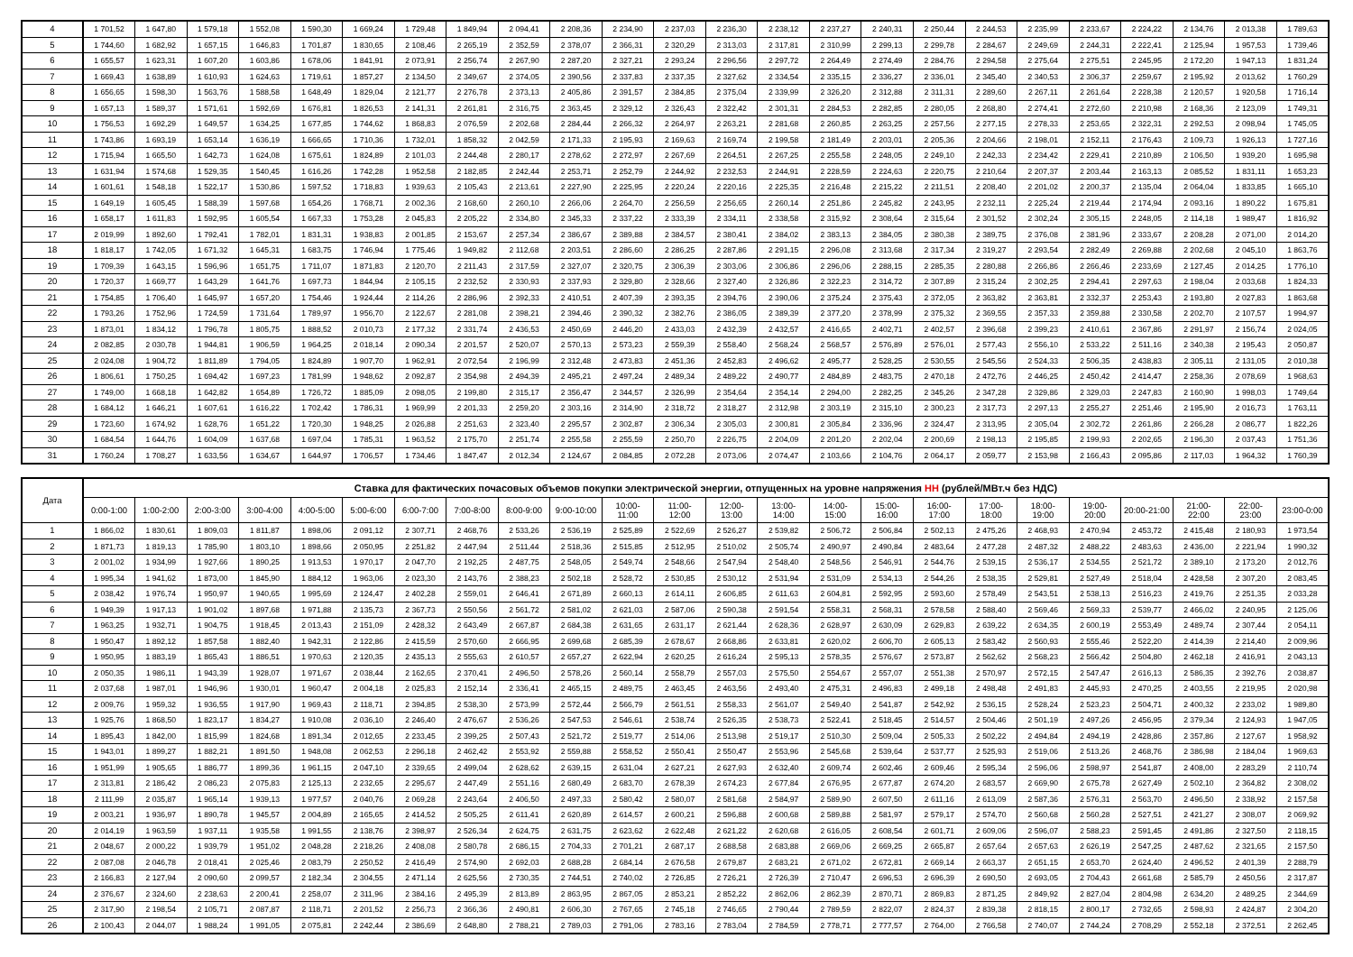| 4 | 1 701,52 | 1 647,80 | 1 579,18 | 1 552,08 | 1 590,30 | 1 669,24 | 1 729,48 | 1 849,94 | 2 094,41 | 2 208,36 | 2 234,90 | 2 237,03 | 2 236,30 | 2 238,12 | 2 237,27 | 2 240,31 | 2 250,44 | 2 244,53 | 2 235,99 | 2 233,67 | 2 224,22 | 2 134,76 | 2 013,38 | 1 789,63 |
| 5 | 1 744,60 | 1 682,92 | 1 657,15 | 1 646,83 | 1 701,87 | 1 830,65 | 2 108,46 | 2 265,19 | 2 352,59 | 2 378,07 | 2 366,31 | 2 320,29 | 2 313,03 | 2 317,81 | 2 310,99 | 2 299,13 | 2 299,78 | 2 284,67 | 2 249,69 | 2 244,31 | 2 222,41 | 2 125,94 | 1 957,53 | 1 739,46 |
| 6 | 1 655,57 | 1 623,31 | 1 607,20 | 1 603,86 | 1 678,06 | 1 841,91 | 2 073,91 | 2 256,74 | 2 267,90 | 2 287,20 | 2 327,21 | 2 293,24 | 2 296,56 | 2 297,72 | 2 264,49 | 2 274,49 | 2 284,76 | 2 294,58 | 2 275,64 | 2 275,51 | 2 245,95 | 2 172,20 | 1 947,13 | 1 831,24 |
| 7 | 1 669,43 | 1 638,89 | 1 610,93 | 1 624,63 | 1 719,61 | 1 857,27 | 2 134,50 | 2 349,67 | 2 374,05 | 2 390,56 | 2 337,83 | 2 337,35 | 2 327,62 | 2 334,54 | 2 335,15 | 2 336,27 | 2 336,01 | 2 345,40 | 2 340,53 | 2 306,37 | 2 259,67 | 2 195,92 | 2 013,62 | 1 760,29 |
| 8 | 1 656,65 | 1 598,30 | 1 563,76 | 1 588,58 | 1 648,49 | 1 829,04 | 2 121,77 | 2 276,78 | 2 373,13 | 2 405,86 | 2 391,57 | 2 384,85 | 2 375,04 | 2 339,99 | 2 326,20 | 2 312,88 | 2 311,31 | 2 289,60 | 2 267,11 | 2 261,64 | 2 228,38 | 2 120,57 | 1 920,58 | 1 716,14 |
| 9 | 1 657,13 | 1 589,37 | 1 571,61 | 1 592,69 | 1 676,81 | 1 826,53 | 2 141,31 | 2 261,81 | 2 316,75 | 2 363,45 | 2 329,12 | 2 326,43 | 2 322,42 | 2 301,31 | 2 284,53 | 2 282,85 | 2 280,05 | 2 268,80 | 2 274,41 | 2 272,60 | 2 210,98 | 2 168,36 | 2 123,09 | 1 749,31 |
| 10 | 1 756,53 | 1 692,29 | 1 649,57 | 1 634,25 | 1 677,85 | 1 744,62 | 1 868,83 | 2 076,59 | 2 202,68 | 2 284,44 | 2 266,32 | 2 264,97 | 2 263,21 | 2 281,68 | 2 260,85 | 2 263,25 | 2 257,56 | 2 277,15 | 2 278,33 | 2 253,65 | 2 322,31 | 2 292,53 | 2 098,94 | 1 745,05 |
| 11 | 1 743,86 | 1 693,19 | 1 653,14 | 1 636,19 | 1 666,65 | 1 710,36 | 1 732,01 | 1 858,32 | 2 042,59 | 2 171,33 | 2 195,93 | 2 169,63 | 2 169,74 | 2 199,58 | 2 181,49 | 2 203,01 | 2 205,36 | 2 204,66 | 2 198,01 | 2 152,11 | 2 176,43 | 2 109,73 | 1 926,13 | 1 727,16 |
| 12 | 1 715,94 | 1 665,50 | 1 642,73 | 1 624,08 | 1 675,61 | 1 824,89 | 2 101,03 | 2 244,48 | 2 280,17 | 2 278,62 | 2 272,97 | 2 267,69 | 2 264,51 | 2 267,25 | 2 255,58 | 2 248,05 | 2 249,10 | 2 242,33 | 2 234,42 | 2 229,41 | 2 210,89 | 2 106,50 | 1 939,20 | 1 695,98 |
| 13 | 1 631,94 | 1 574,68 | 1 529,35 | 1 540,45 | 1 616,26 | 1 742,28 | 1 952,58 | 2 182,85 | 2 242,44 | 2 253,71 | 2 252,79 | 2 244,92 | 2 232,53 | 2 244,91 | 2 228,59 | 2 224,63 | 2 220,75 | 2 210,64 | 2 207,37 | 2 203,44 | 2 163,13 | 2 085,52 | 1 831,11 | 1 653,23 |
| 14 | 1 601,61 | 1 548,18 | 1 522,17 | 1 530,86 | 1 597,52 | 1 718,83 | 1 939,63 | 2 105,43 | 2 213,61 | 2 227,90 | 2 225,95 | 2 220,24 | 2 220,16 | 2 225,35 | 2 216,48 | 2 215,22 | 2 211,51 | 2 208,40 | 2 201,02 | 2 200,37 | 2 135,04 | 2 064,04 | 1 833,85 | 1 665,10 |
| 15 | 1 649,19 | 1 605,45 | 1 588,39 | 1 597,68 | 1 654,26 | 1 768,71 | 2 002,36 | 2 168,60 | 2 260,10 | 2 266,06 | 2 264,70 | 2 256,59 | 2 256,65 | 2 260,14 | 2 251,86 | 2 245,82 | 2 243,95 | 2 232,11 | 2 225,24 | 2 219,44 | 2 174,94 | 2 093,16 | 1 890,22 | 1 675,81 |
| 16 | 1 658,17 | 1 611,83 | 1 592,95 | 1 605,54 | 1 667,33 | 1 753,28 | 2 045,83 | 2 205,22 | 2 334,80 | 2 345,33 | 2 337,22 | 2 333,39 | 2 334,11 | 2 338,58 | 2 315,92 | 2 308,64 | 2 315,64 | 2 301,52 | 2 302,24 | 2 305,15 | 2 248,05 | 2 114,18 | 1 989,47 | 1 816,92 |
| 17 | 2 019,99 | 1 892,60 | 1 792,41 | 1 782,01 | 1 831,31 | 1 938,83 | 2 001,85 | 2 153,67 | 2 257,34 | 2 386,67 | 2 389,88 | 2 384,57 | 2 380,41 | 2 384,02 | 2 383,13 | 2 384,05 | 2 380,38 | 2 389,75 | 2 376,08 | 2 381,96 | 2 333,67 | 2 208,28 | 2 071,00 | 2 014,20 |
| 18 | 1 818,17 | 1 742,05 | 1 671,32 | 1 645,31 | 1 683,75 | 1 746,94 | 1 775,46 | 1 949,82 | 2 112,68 | 2 203,51 | 2 286,60 | 2 286,25 | 2 287,86 | 2 291,15 | 2 296,08 | 2 313,68 | 2 317,34 | 2 319,27 | 2 293,54 | 2 282,49 | 2 269,88 | 2 202,68 | 2 045,10 | 1 863,76 |
| 19 | 1 709,39 | 1 643,15 | 1 596,96 | 1 651,75 | 1 711,07 | 1 871,83 | 2 120,70 | 2 211,43 | 2 317,59 | 2 327,07 | 2 320,75 | 2 306,39 | 2 303,06 | 2 306,86 | 2 296,06 | 2 288,15 | 2 285,35 | 2 280,88 | 2 266,86 | 2 266,46 | 2 233,69 | 2 127,45 | 2 014,25 | 1 776,10 |
| 20 | 1 720,37 | 1 669,77 | 1 643,29 | 1 641,76 | 1 697,73 | 1 844,94 | 2 105,15 | 2 232,52 | 2 330,93 | 2 337,93 | 2 329,80 | 2 328,66 | 2 327,40 | 2 326,86 | 2 322,23 | 2 314,72 | 2 307,89 | 2 315,24 | 2 302,25 | 2 294,41 | 2 297,63 | 2 198,04 | 2 033,68 | 1 824,33 |
| 21 | 1 754,85 | 1 706,40 | 1 645,97 | 1 657,20 | 1 754,46 | 1 924,44 | 2 114,26 | 2 286,96 | 2 392,33 | 2 410,51 | 2 407,39 | 2 393,35 | 2 394,76 | 2 390,06 | 2 375,24 | 2 375,43 | 2 372,05 | 2 363,82 | 2 363,81 | 2 332,37 | 2 253,43 | 2 193,80 | 2 027,83 | 1 863,68 |
| 22 | 1 793,26 | 1 752,96 | 1 724,59 | 1 731,64 | 1 789,97 | 1 956,70 | 2 122,67 | 2 281,08 | 2 398,21 | 2 394,46 | 2 390,32 | 2 382,76 | 2 386,05 | 2 389,39 | 2 377,20 | 2 378,99 | 2 375,32 | 2 369,55 | 2 357,33 | 2 359,88 | 2 330,58 | 2 202,70 | 2 107,57 | 1 994,97 |
| 23 | 1 873,01 | 1 834,12 | 1 796,78 | 1 805,75 | 1 888,52 | 2 010,73 | 2 177,32 | 2 331,74 | 2 436,53 | 2 450,69 | 2 446,20 | 2 433,03 | 2 432,39 | 2 432,57 | 2 416,65 | 2 402,71 | 2 402,57 | 2 396,68 | 2 399,23 | 2 410,61 | 2 367,86 | 2 291,97 | 2 156,74 | 2 024,05 |
| 24 | 2 082,85 | 2 030,78 | 1 944,81 | 1 906,59 | 1 964,25 | 2 018,14 | 2 090,34 | 2 201,57 | 2 520,07 | 2 570,13 | 2 573,23 | 2 559,39 | 2 558,40 | 2 568,24 | 2 568,57 | 2 576,89 | 2 576,01 | 2 577,43 | 2 556,10 | 2 533,22 | 2 511,16 | 2 340,38 | 2 195,43 | 2 050,87 |
| 25 | 2 024,08 | 1 904,72 | 1 811,89 | 1 794,05 | 1 824,89 | 1 907,70 | 1 962,91 | 2 072,54 | 2 196,99 | 2 312,48 | 2 473,83 | 2 451,36 | 2 452,83 | 2 496,62 | 2 495,77 | 2 528,25 | 2 530,55 | 2 545,56 | 2 524,33 | 2 506,35 | 2 438,83 | 2 305,11 | 2 131,05 | 2 010,38 |
| 26 | 1 806,61 | 1 750,25 | 1 694,42 | 1 697,23 | 1 781,99 | 1 948,62 | 2 092,87 | 2 354,98 | 2 494,39 | 2 495,21 | 2 497,24 | 2 489,34 | 2 489,22 | 2 490,77 | 2 484,89 | 2 483,75 | 2 470,18 | 2 472,76 | 2 446,25 | 2 450,42 | 2 414,47 | 2 258,36 | 2 078,69 | 1 968,63 |
| 27 | 1 749,00 | 1 668,18 | 1 642,82 | 1 654,89 | 1 726,72 | 1 885,09 | 2 098,05 | 2 199,80 | 2 315,17 | 2 356,47 | 2 344,57 | 2 326,99 | 2 354,64 | 2 354,14 | 2 294,00 | 2 282,25 | 2 345,26 | 2 347,28 | 2 329,86 | 2 329,03 | 2 247,83 | 2 160,90 | 1 998,03 | 1 749,64 |
| 28 | 1 684,12 | 1 646,21 | 1 607,61 | 1 616,22 | 1 702,42 | 1 786,31 | 1 969,99 | 2 201,33 | 2 259,20 | 2 303,16 | 2 314,90 | 2 318,72 | 2 318,27 | 2 312,98 | 2 303,19 | 2 315,10 | 2 300,23 | 2 317,73 | 2 297,13 | 2 255,27 | 2 251,46 | 2 195,90 | 2 016,73 | 1 763,11 |
| 29 | 1 723,60 | 1 674,92 | 1 628,76 | 1 651,22 | 1 720,30 | 1 948,25 | 2 026,88 | 2 251,63 | 2 323,40 | 2 295,57 | 2 302,87 | 2 306,34 | 2 305,03 | 2 300,81 | 2 305,84 | 2 336,96 | 2 324,47 | 2 313,95 | 2 305,04 | 2 302,72 | 2 261,86 | 2 266,28 | 2 086,77 | 1 822,26 |
| 30 | 1 684,54 | 1 644,76 | 1 604,09 | 1 637,68 | 1 697,04 | 1 785,31 | 1 963,52 | 2 175,70 | 2 251,74 | 2 255,58 | 2 255,59 | 2 250,70 | 2 226,75 | 2 204,09 | 2 201,20 | 2 202,04 | 2 200,69 | 2 198,13 | 2 195,85 | 2 199,93 | 2 202,65 | 2 196,30 | 2 037,43 | 1 751,36 |
| 31 | 1 760,24 | 1 708,27 | 1 633,56 | 1 634,67 | 1 644,97 | 1 706,57 | 1 734,46 | 1 847,47 | 2 012,34 | 2 124,67 | 2 084,85 | 2 072,28 | 2 073,06 | 2 074,47 | 2 103,66 | 2 104,76 | 2 064,17 | 2 059,77 | 2 153,98 | 2 166,43 | 2 095,86 | 2 117,03 | 1 964,32 | 1 760,39 |
| Дата | Ставка для фактических почасовых объемов покупки электрической энергии, отпущенных на уровне напряжения НН (рублей/МВт.ч без НДС) | | | | | | | | | | | | | | | | | | | | | | | |
| --- | --- | --- | --- | --- | --- | --- | --- | --- | --- | --- | --- | --- | --- | --- | --- | --- | --- | --- | --- | --- | --- | --- | --- | --- |
| | 0:00-1:00 | 1:00-2:00 | 2:00-3:00 | 3:00-4:00 | 4:00-5:00 | 5:00-6:00 | 6:00-7:00 | 7:00-8:00 | 8:00-9:00 | 9:00-10:00 | 10:00- 11:00 | 11:00- 12:00 | 12:00- 13:00 | 13:00- 14:00 | 14:00- 15:00 | 15:00- 16:00 | 16:00- 17:00 | 17:00- 18:00 | 18:00- 19:00 | 19:00- 20:00 | 20:00-21:00 | 21:00- 22:00 | 22:00- 23:00 | 23:00-0:00 |
| 1 | 1 866,02 | 1 830,61 | 1 809,03 | 1 811,87 | 1 898,06 | 2 091,12 | 2 307,71 | 2 468,76 | 2 533,26 | 2 536,19 | 2 525,89 | 2 522,69 | 2 526,27 | 2 539,82 | 2 506,72 | 2 506,84 | 2 502,13 | 2 475,26 | 2 468,93 | 2 470,94 | 2 453,72 | 2 415,48 | 2 180,93 | 1 973,54 |
| 2 | 1 871,73 | 1 819,13 | 1 785,90 | 1 803,10 | 1 898,66 | 2 050,95 | 2 251,82 | 2 447,94 | 2 511,44 | 2 518,36 | 2 515,85 | 2 512,95 | 2 510,02 | 2 505,74 | 2 490,97 | 2 490,84 | 2 483,64 | 2 477,28 | 2 487,32 | 2 488,22 | 2 483,63 | 2 436,00 | 2 221,94 | 1 990,32 |
| 3 | 2 001,02 | 1 934,99 | 1 927,66 | 1 890,25 | 1 913,53 | 1 970,17 | 2 047,70 | 2 192,25 | 2 487,75 | 2 548,05 | 2 549,74 | 2 548,66 | 2 547,94 | 2 548,40 | 2 548,56 | 2 546,91 | 2 544,76 | 2 539,15 | 2 536,17 | 2 534,55 | 2 521,72 | 2 389,10 | 2 173,20 | 2 012,76 |
| 4 | 1 995,34 | 1 941,62 | 1 873,00 | 1 845,90 | 1 884,12 | 1 963,06 | 2 023,30 | 2 143,76 | 2 388,23 | 2 502,18 | 2 528,72 | 2 530,85 | 2 530,12 | 2 531,94 | 2 531,09 | 2 534,13 | 2 544,26 | 2 538,35 | 2 529,81 | 2 527,49 | 2 518,04 | 2 428,58 | 2 307,20 | 2 083,45 |
| 5 | 2 038,42 | 1 976,74 | 1 950,97 | 1 940,65 | 1 995,69 | 2 124,47 | 2 402,28 | 2 559,01 | 2 646,41 | 2 671,89 | 2 660,13 | 2 614,11 | 2 606,85 | 2 611,63 | 2 604,81 | 2 592,95 | 2 593,60 | 2 578,49 | 2 543,51 | 2 538,13 | 2 516,23 | 2 419,76 | 2 251,35 | 2 033,28 |
| 6 | 1 949,39 | 1 917,13 | 1 901,02 | 1 897,68 | 1 971,88 | 2 135,73 | 2 367,73 | 2 550,56 | 2 561,72 | 2 581,02 | 2 621,03 | 2 587,06 | 2 590,38 | 2 591,54 | 2 558,31 | 2 568,31 | 2 578,58 | 2 588,40 | 2 569,46 | 2 569,33 | 2 539,77 | 2 466,02 | 2 240,95 | 2 125,06 |
| 7 | 1 963,25 | 1 932,71 | 1 904,75 | 1 918,45 | 2 013,43 | 2 151,09 | 2 428,32 | 2 643,49 | 2 667,87 | 2 684,38 | 2 631,65 | 2 631,17 | 2 621,44 | 2 628,36 | 2 628,97 | 2 630,09 | 2 629,83 | 2 639,22 | 2 634,35 | 2 600,19 | 2 553,49 | 2 489,74 | 2 307,44 | 2 054,11 |
| 8 | 1 950,47 | 1 892,12 | 1 857,58 | 1 882,40 | 1 942,31 | 2 122,86 | 2 415,59 | 2 570,60 | 2 666,95 | 2 699,68 | 2 685,39 | 2 678,67 | 2 668,86 | 2 633,81 | 2 620,02 | 2 606,70 | 2 605,13 | 2 583,42 | 2 560,93 | 2 555,46 | 2 522,20 | 2 414,39 | 2 214,40 | 2 009,96 |
| 9 | 1 950,95 | 1 883,19 | 1 865,43 | 1 886,51 | 1 970,63 | 2 120,35 | 2 435,13 | 2 555,63 | 2 610,57 | 2 657,27 | 2 622,94 | 2 620,25 | 2 616,24 | 2 595,13 | 2 578,35 | 2 576,67 | 2 573,87 | 2 562,62 | 2 568,23 | 2 566,42 | 2 504,80 | 2 462,18 | 2 416,91 | 2 043,13 |
| 10 | 2 050,35 | 1 986,11 | 1 943,39 | 1 928,07 | 1 971,67 | 2 038,44 | 2 162,65 | 2 370,41 | 2 496,50 | 2 578,26 | 2 560,14 | 2 558,79 | 2 557,03 | 2 575,50 | 2 554,67 | 2 557,07 | 2 551,38 | 2 570,97 | 2 572,15 | 2 547,47 | 2 616,13 | 2 586,35 | 2 392,76 | 2 038,87 |
| 11 | 2 037,68 | 1 987,01 | 1 946,96 | 1 930,01 | 1 960,47 | 2 004,18 | 2 025,83 | 2 152,14 | 2 336,41 | 2 465,15 | 2 489,75 | 2 463,45 | 2 463,56 | 2 493,40 | 2 475,31 | 2 496,83 | 2 499,18 | 2 498,48 | 2 491,83 | 2 445,93 | 2 470,25 | 2 403,55 | 2 219,95 | 2 020,98 |
| 12 | 2 009,76 | 1 959,32 | 1 936,55 | 1 917,90 | 1 969,43 | 2 118,71 | 2 394,85 | 2 538,30 | 2 573,99 | 2 572,44 | 2 566,79 | 2 561,51 | 2 558,33 | 2 561,07 | 2 549,40 | 2 541,87 | 2 542,92 | 2 536,15 | 2 528,24 | 2 523,23 | 2 504,71 | 2 400,32 | 2 233,02 | 1 989,80 |
| 13 | 1 925,76 | 1 868,50 | 1 823,17 | 1 834,27 | 1 910,08 | 2 036,10 | 2 246,40 | 2 476,67 | 2 536,26 | 2 547,53 | 2 546,61 | 2 538,74 | 2 526,35 | 2 538,73 | 2 522,41 | 2 518,45 | 2 514,57 | 2 504,46 | 2 501,19 | 2 497,26 | 2 456,95 | 2 379,34 | 2 124,93 | 1 947,05 |
| 14 | 1 895,43 | 1 842,00 | 1 815,99 | 1 824,68 | 1 891,34 | 2 012,65 | 2 233,45 | 2 399,25 | 2 507,43 | 2 521,72 | 2 519,77 | 2 514,06 | 2 513,98 | 2 519,17 | 2 510,30 | 2 509,04 | 2 505,33 | 2 502,22 | 2 494,84 | 2 494,19 | 2 428,86 | 2 357,86 | 2 127,67 | 1 958,92 |
| 15 | 1 943,01 | 1 899,27 | 1 882,21 | 1 891,50 | 1 948,08 | 2 062,53 | 2 296,18 | 2 462,42 | 2 553,92 | 2 559,88 | 2 558,52 | 2 550,41 | 2 550,47 | 2 553,96 | 2 545,68 | 2 539,64 | 2 537,77 | 2 525,93 | 2 519,06 | 2 513,26 | 2 468,76 | 2 386,98 | 2 184,04 | 1 969,63 |
| 16 | 1 951,99 | 1 905,65 | 1 886,77 | 1 899,36 | 1 961,15 | 2 047,10 | 2 339,65 | 2 499,04 | 2 628,62 | 2 639,15 | 2 631,04 | 2 627,21 | 2 627,93 | 2 632,40 | 2 609,74 | 2 602,46 | 2 609,46 | 2 595,34 | 2 596,06 | 2 598,97 | 2 541,87 | 2 408,00 | 2 283,29 | 2 110,74 |
| 17 | 2 313,81 | 2 186,42 | 2 086,23 | 2 075,83 | 2 125,13 | 2 232,65 | 2 295,67 | 2 447,49 | 2 551,16 | 2 680,49 | 2 683,70 | 2 678,39 | 2 674,23 | 2 677,84 | 2 676,95 | 2 677,87 | 2 674,20 | 2 683,57 | 2 669,90 | 2 675,78 | 2 627,49 | 2 502,10 | 2 364,82 | 2 308,02 |
| 18 | 2 111,99 | 2 035,87 | 1 965,14 | 1 939,13 | 1 977,57 | 2 040,76 | 2 069,28 | 2 243,64 | 2 406,50 | 2 497,33 | 2 580,42 | 2 580,07 | 2 581,68 | 2 584,97 | 2 589,90 | 2 607,50 | 2 611,16 | 2 613,09 | 2 587,36 | 2 576,31 | 2 563,70 | 2 496,50 | 2 338,92 | 2 157,58 |
| 19 | 2 003,21 | 1 936,97 | 1 890,78 | 1 945,57 | 2 004,89 | 2 165,65 | 2 414,52 | 2 505,25 | 2 611,41 | 2 620,89 | 2 614,57 | 2 600,21 | 2 596,88 | 2 600,68 | 2 589,88 | 2 581,97 | 2 579,17 | 2 574,70 | 2 560,68 | 2 560,28 | 2 527,51 | 2 421,27 | 2 308,07 | 2 069,92 |
| 20 | 2 014,19 | 1 963,59 | 1 937,11 | 1 935,58 | 1 991,55 | 2 138,76 | 2 398,97 | 2 526,34 | 2 624,75 | 2 631,75 | 2 623,62 | 2 622,48 | 2 621,22 | 2 620,68 | 2 616,05 | 2 608,54 | 2 601,71 | 2 609,06 | 2 596,07 | 2 588,23 | 2 591,45 | 2 491,86 | 2 327,50 | 2 118,15 |
| 21 | 2 048,67 | 2 000,22 | 1 939,79 | 1 951,02 | 2 048,28 | 2 218,26 | 2 408,08 | 2 580,78 | 2 686,15 | 2 704,33 | 2 701,21 | 2 687,17 | 2 688,58 | 2 683,88 | 2 669,06 | 2 669,25 | 2 665,87 | 2 657,64 | 2 657,63 | 2 626,19 | 2 547,25 | 2 487,62 | 2 321,65 | 2 157,50 |
| 22 | 2 087,08 | 2 046,78 | 2 018,41 | 2 025,46 | 2 083,79 | 2 250,52 | 2 416,49 | 2 574,90 | 2 692,03 | 2 688,28 | 2 684,14 | 2 676,58 | 2 679,87 | 2 683,21 | 2 671,02 | 2 672,81 | 2 669,14 | 2 663,37 | 2 651,15 | 2 653,70 | 2 624,40 | 2 496,52 | 2 401,39 | 2 288,79 |
| 23 | 2 166,83 | 2 127,94 | 2 090,60 | 2 099,57 | 2 182,34 | 2 304,55 | 2 471,14 | 2 625,56 | 2 730,35 | 2 744,51 | 2 740,02 | 2 726,85 | 2 726,21 | 2 726,39 | 2 710,47 | 2 696,53 | 2 696,39 | 2 690,50 | 2 693,05 | 2 704,43 | 2 661,68 | 2 585,79 | 2 450,56 | 2 317,87 |
| 24 | 2 376,67 | 2 324,60 | 2 238,63 | 2 200,41 | 2 258,07 | 2 311,96 | 2 384,16 | 2 495,39 | 2 813,89 | 2 863,95 | 2 867,05 | 2 853,21 | 2 852,22 | 2 862,06 | 2 862,39 | 2 870,71 | 2 869,83 | 2 871,25 | 2 849,92 | 2 827,04 | 2 804,98 | 2 634,20 | 2 489,25 | 2 344,69 |
| 25 | 2 317,90 | 2 198,54 | 2 105,71 | 2 087,87 | 2 118,71 | 2 201,52 | 2 256,73 | 2 366,36 | 2 490,81 | 2 606,30 | 2 767,65 | 2 745,18 | 2 746,65 | 2 790,44 | 2 789,59 | 2 822,07 | 2 824,37 | 2 839,38 | 2 818,15 | 2 800,17 | 2 732,65 | 2 598,93 | 2 424,87 | 2 304,20 |
| 26 | 2 100,43 | 2 044,07 | 1 988,24 | 1 991,05 | 2 075,81 | 2 242,44 | 2 386,69 | 2 648,80 | 2 788,21 | 2 789,03 | 2 791,06 | 2 783,16 | 2 783,04 | 2 784,59 | 2 778,71 | 2 777,57 | 2 764,00 | 2 766,58 | 2 740,07 | 2 744,24 | 2 708,29 | 2 552,18 | 2 372,51 | 2 262,45 |